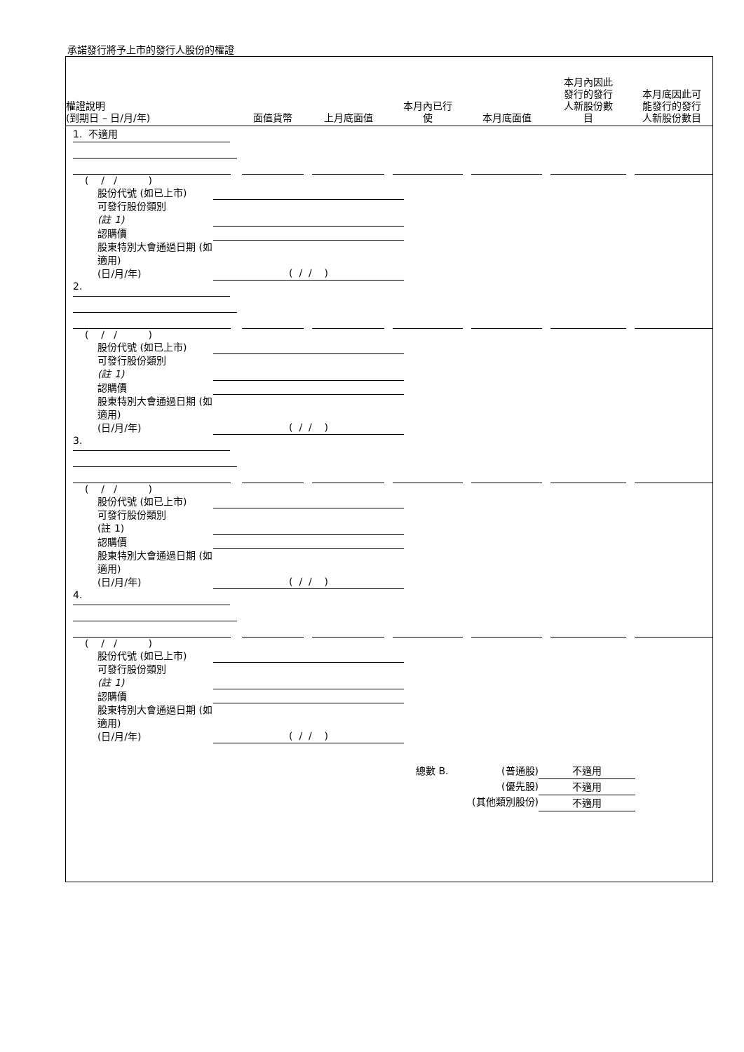承諾發行將予上市的發行人股份的權證
| 權證說明 (到期日 – 日/月/年) | 面值貨幣 | 上月底面值 | 本月內已行 使 | 本月底面值 | 本月內因此 發行的發行 人新股份數 目 | 本月底因此可 能發行的發行 人新股份數目 |
| --- | --- | --- | --- | --- | --- | --- |
| 1. 不適用 | | | | | | |
| ( / / ) 股份代號 (如已上市) 可發行股份類別 (註 1) 認購價 股東特別大會通過日期 (如適用) (日/月/年) ( / / ) | | | | | | |
| 2. | | | | | | |
| ( / / ) 股份代號 (如已上市) 可發行股份類別 (註 1) 認購價 股東特別大會通過日期 (如適用) (日/月/年) ( / / ) | | | | | | |
| 3. | | | | | | |
| ( / / ) 股份代號 (如已上市) 可發行股份類別 (註 1) 認購價 股東特別大會通過日期 (如適用) (日/月/年) ( / / ) | | | | | | |
| 4. | | | | | | |
| ( / / ) 股份代號 (如已上市) 可發行股份類別 (註 1) 認購價 股東特別大會通過日期 (如適用) (日/月/年) ( / / ) | | | | | | |
總數 B. (普通股)
(優先股)
(其他類別股份)
不適用
不適用
不適用